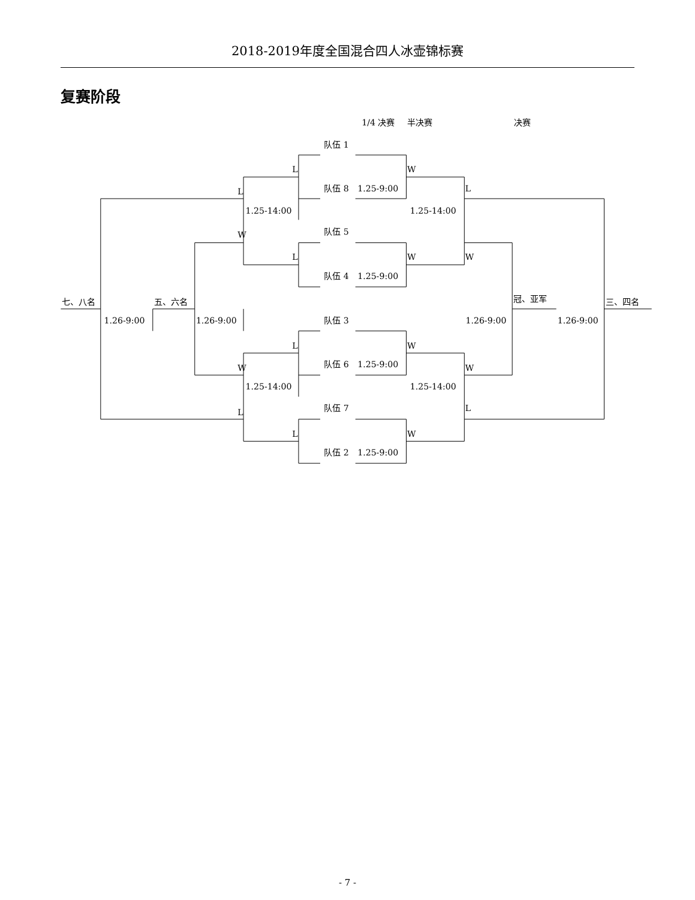2018-2019年度全国混合四人冰壶锦标赛
复赛阶段
1/4 决赛
半决赛
决赛
队伍 1
队伍 8
1.25-9:00
队伍 5
队伍 4
1.25-9:00
队伍 3
队伍 6
1.25-9:00
队伍 7
队伍 2
1.25-9:00
L
W
L
L
W
L
W
W
L
W
W
W
L
L
L
W
1.25-14:00
1.25-14:00
1.25-14:00
1.25-14:00
七、八名
五、六名
冠、亚军
三、四名
1.26-9:00
1.26-9:00
1.26-9:00
1.26-9:00
- 7 -